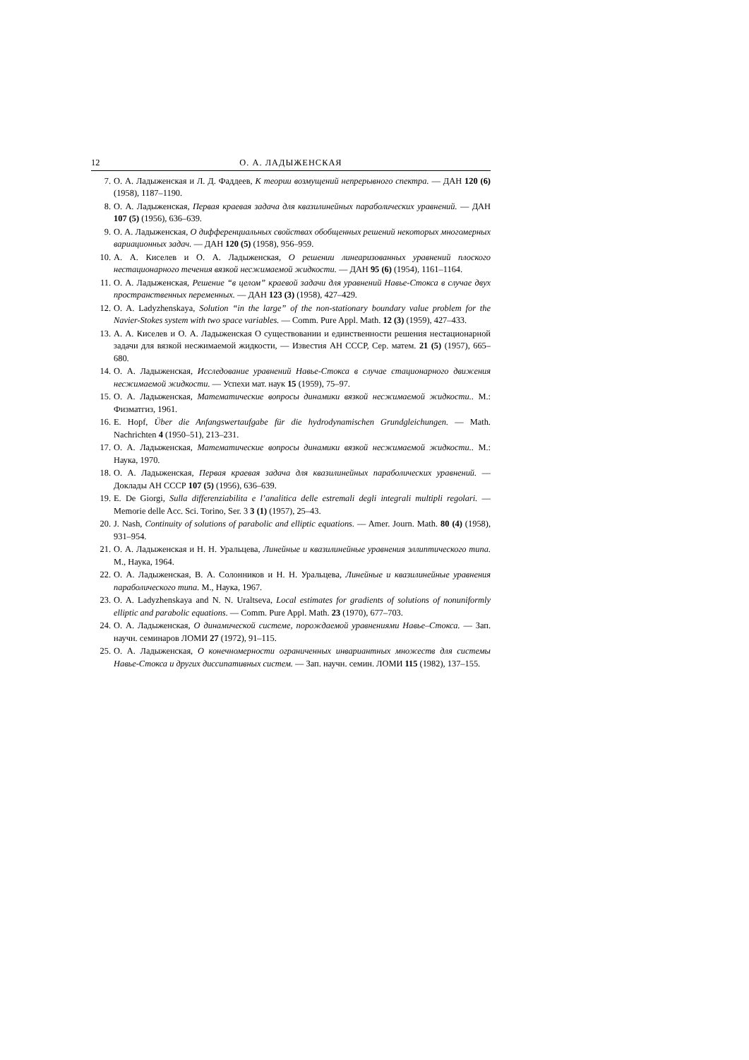12 О. А. ЛАДЫЖЕНСКАЯ
7. О. А. Ладыженская и Л. Д. Фаддеев, К теории возмущений непрерывного спектра. — ДАН 120 (6) (1958), 1187–1190.
8. О. А. Ладыженская, Первая краевая задача для квазилинейных параболических уравнений. — ДАН 107 (5) (1956), 636–639.
9. О. А. Ладыженская, О дифференциальных свойствах обобщенных решений некоторых многомерных вариационных задач. — ДАН 120 (5) (1958), 956–959.
10. А. А. Киселев и О. А. Ладыженская, О решении линеаризованных уравнений плоского нестационарного течения вязкой несжимаемой жидкости. — ДАН 95 (6) (1954), 1161–1164.
11. О. А. Ладыженская, Решение “в целом” краевой задачи для уравнений Навье-Стокса в случае двух пространственных переменных. — ДАН 123 (3) (1958), 427–429.
12. O. A. Ladyzhenskaya, Solution “in the large” of the non-stationary boundary value problem for the Navier-Stokes system with two space variables. — Comm. Pure Appl. Math. 12 (3) (1959), 427–433.
13. А. А. Киселев и О. А. Ладыженская О существовании и единственности решения нестационарной задачи для вязкой несжимаемой жидкости, — Известия АН СССР, Сер. матем. 21 (5) (1957), 665–680.
14. О. А. Ладыженская, Исследование уравнений Навье-Стокса в случае стационарного движения несжимаемой жидкости. — Успехи мат. наук 15 (1959), 75–97.
15. О. А. Ладыженская, Математические вопросы динамики вязкой несжимаемой жидкости.. М.: Физматгиз, 1961.
16. E. Hopf, Über die Anfangswertaufgabe für die hydrodynamischen Grundgleichungen. — Math. Nachrichten 4 (1950–51), 213–231.
17. О. А. Ладыженская, Математические вопросы динамики вязкой несжимаемой жидкости.. М.: Наука, 1970.
18. О. А. Ладыженская, Первая краевая задача для квазилинейных параболических уравнений. — Доклады АН СССР 107 (5) (1956), 636–639.
19. E. De Giorgi, Sulla differenziabilita e l’analitica delle estremali degli integrali multipli regolari. — Memorie delle Acc. Sci. Torino, Ser. 3 3 (1) (1957), 25–43.
20. J. Nash, Continuity of solutions of parabolic and elliptic equations. — Amer. Journ. Math. 80 (4) (1958), 931–954.
21. О. А. Ладыженская и Н. Н. Уральцева, Линейные и квазилинейные уравнения эллиптического типа. М., Наука, 1964.
22. О. А. Ладыженская, В. А. Солонников и Н. Н. Уральцева, Линейные и квазилинейные уравнения параболического типа. М., Наука, 1967.
23. O. A. Ladyzhenskaya and N. N. Uraltseva, Local estimates for gradients of solutions of nonuniformly elliptic and parabolic equations. — Comm. Pure Appl. Math. 23 (1970), 677–703.
24. О. А. Ладыженская, О динамической системе, порождаемой уравнениями Навье–Стокса. — Зап. научн. семинаров ЛОМИ 27 (1972), 91–115.
25. О. А. Ладыженская, О конечномерности ограниченных инвариантных множеств для системы Навье-Стокса и других диссипативных систем. — Зап. научн. семин. ЛОМИ 115 (1982), 137–155.